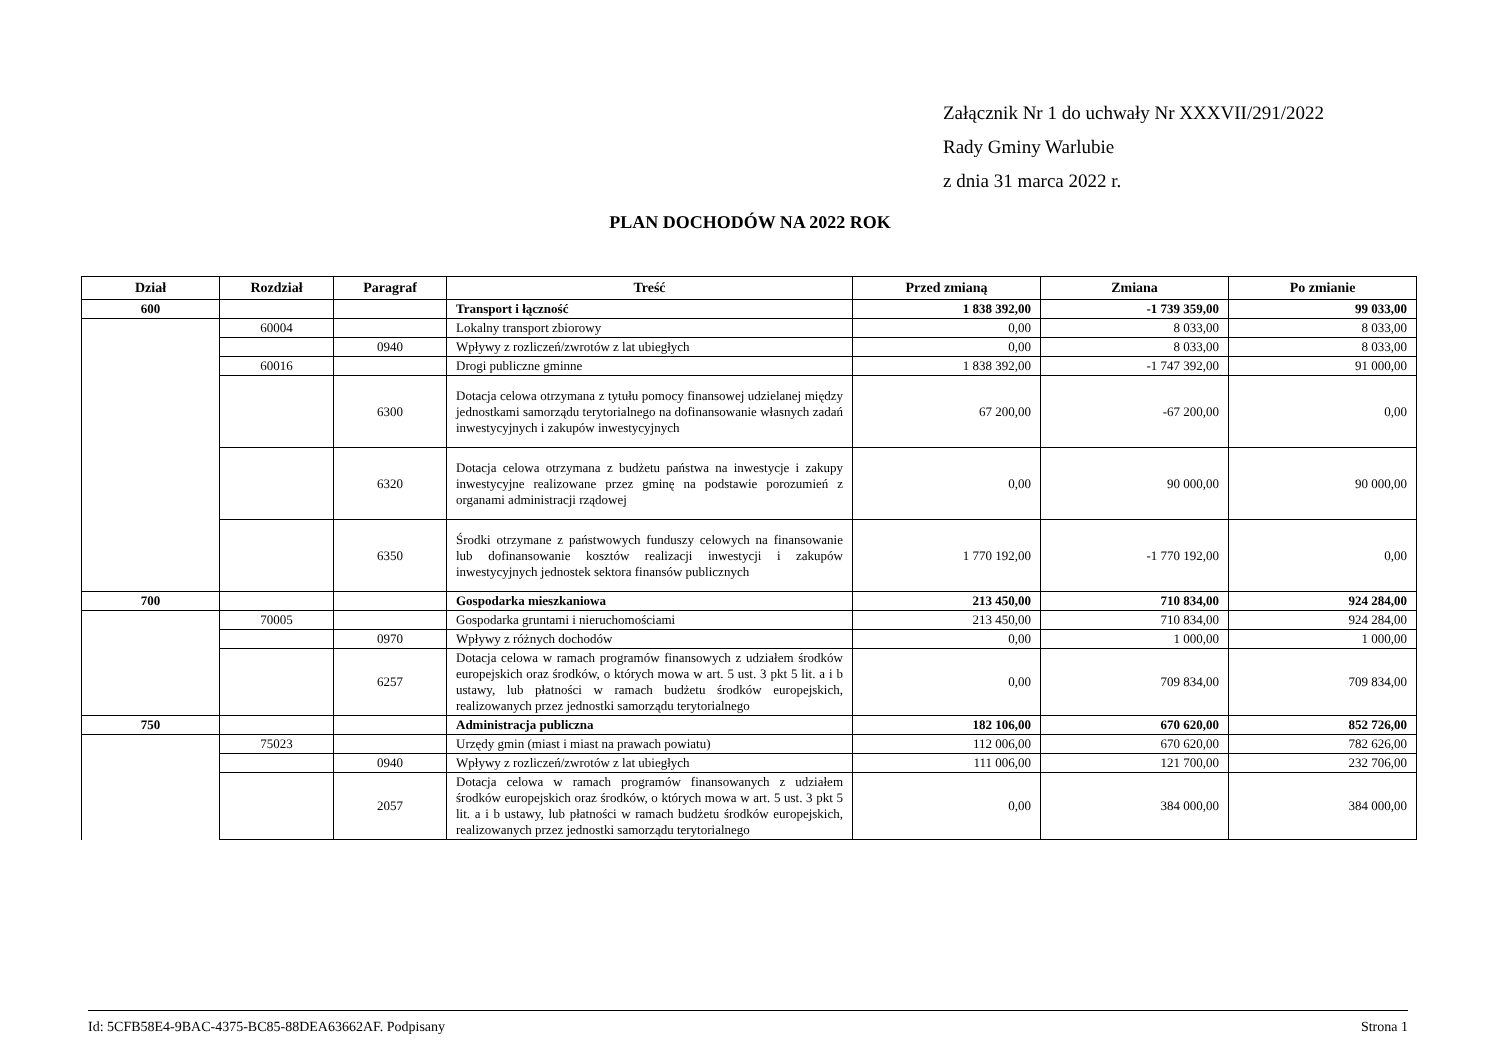Załącznik Nr 1 do uchwały Nr XXXVII/291/2022
Rady Gminy Warlubie
z dnia 31 marca 2022 r.
PLAN DOCHODÓW NA 2022 ROK
| Dział | Rozdział | Paragraf | Treść | Przed zmianą | Zmiana | Po zmianie |
| --- | --- | --- | --- | --- | --- | --- |
| 600 | | | Transport i łączność | 1 838 392,00 | -1 739 359,00 | 99 033,00 |
| | 60004 | | Lokalny transport zbiorowy | 0,00 | 8 033,00 | 8 033,00 |
| | | 0940 | Wpływy z rozliczeń/zwrotów z lat ubiegłych | 0,00 | 8 033,00 | 8 033,00 |
| | 60016 | | Drogi publiczne gminne | 1 838 392,00 | -1 747 392,00 | 91 000,00 |
| | | 6300 | Dotacja celowa otrzymana z tytułu pomocy finansowej udzielanej między jednostkami samorządu terytorialnego na dofinansowanie własnych zadań inwestycyjnych i zakupów inwestycyjnych | 67 200,00 | -67 200,00 | 0,00 |
| | | 6320 | Dotacja celowa otrzymana z budżetu państwa na inwestycje i zakupy inwestycyjne realizowane przez gminę na podstawie porozumień z organami administracji rządowej | 0,00 | 90 000,00 | 90 000,00 |
| | | 6350 | Środki otrzymane z państwowych funduszy celowych na finansowanie lub dofinansowanie kosztów realizacji inwestycji i zakupów inwestycyjnych jednostek sektora finansów publicznych | 1 770 192,00 | -1 770 192,00 | 0,00 |
| 700 | | | Gospodarka mieszkaniowa | 213 450,00 | 710 834,00 | 924 284,00 |
| | 70005 | | Gospodarka gruntami i nieruchomościami | 213 450,00 | 710 834,00 | 924 284,00 |
| | | 0970 | Wpływy z różnych dochodów | 0,00 | 1 000,00 | 1 000,00 |
| | | 6257 | Dotacja celowa w ramach programów finansowych z udziałem środków europejskich oraz środków, o których mowa w art. 5 ust. 3 pkt 5 lit. a i b ustawy, lub płatności w ramach budżetu środków europejskich, realizowanych przez jednostki samorządu terytorialnego | 0,00 | 709 834,00 | 709 834,00 |
| 750 | | | Administracja publiczna | 182 106,00 | 670 620,00 | 852 726,00 |
| | 75023 | | Urzędy gmin (miast i miast na prawach powiatu) | 112 006,00 | 670 620,00 | 782 626,00 |
| | | 0940 | Wpływy z rozliczeń/zwrotów z lat ubiegłych | 111 006,00 | 121 700,00 | 232 706,00 |
| | | 2057 | Dotacja celowa w ramach programów finansowanych z udziałem środków europejskich oraz środków, o których mowa w art. 5 ust. 3 pkt 5 lit. a i b ustawy, lub płatności w ramach budżetu środków europejskich, realizowanych przez jednostki samorządu terytorialnego | 0,00 | 384 000,00 | 384 000,00 |
Id: 5CFB58E4-9BAC-4375-BC85-88DEA63662AF. Podpisany Strona 1